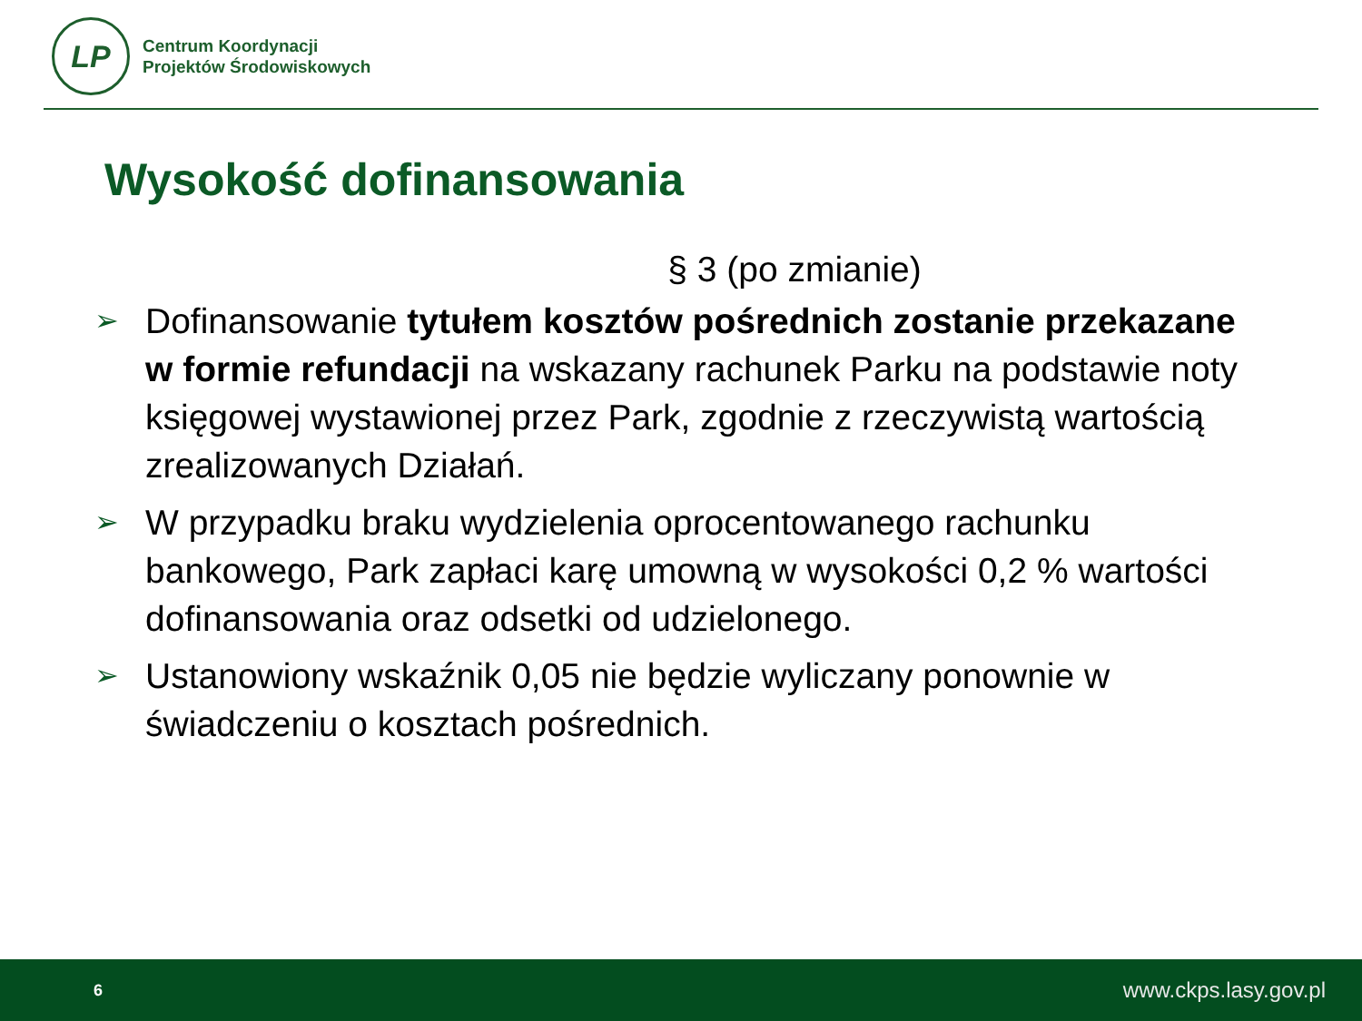LP
Centrum Koordynacji
Projektów Środowiskowych
Wysokość dofinansowania
§ 3 (po zmianie)
➢ Dofinansowanie tytułem kosztów pośrednich zostanie przekazane w formie refundacji na wskazany rachunek Parku na podstawie noty księgowej wystawionej przez Park, zgodnie z rzeczywistą wartością zrealizowanych Działań.
➢ W przypadku braku wydzielenia oprocentowanego rachunku bankowego, Park zapłaci karę umowną w wysokości 0,2 % wartości dofinansowania oraz odsetki od udzielonego.
➢ Ustanowiony wskaźnik 0,05 nie będzie wyliczany ponownie w świadczeniu o kosztach pośrednich.
6 www.ckps.lasy.gov.pl